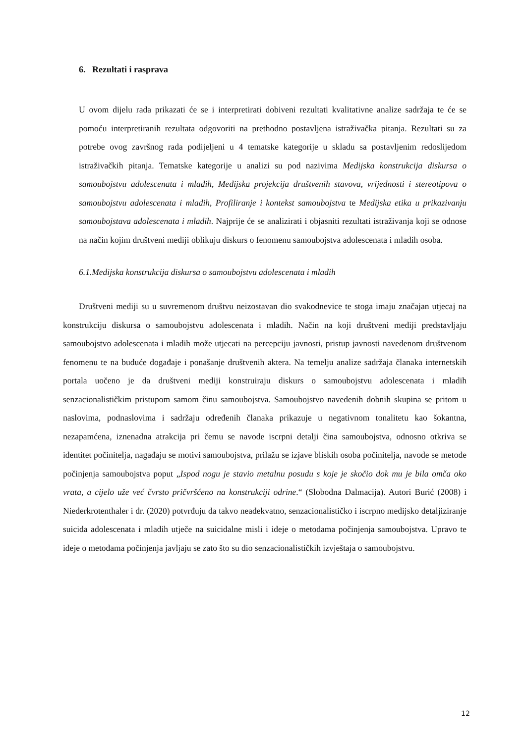6. Rezultati i rasprava
U ovom dijelu rada prikazati će se i interpretirati dobiveni rezultati kvalitativne analize sadržaja te će se pomoću interpretiranih rezultata odgovoriti na prethodno postavljena istraživačka pitanja. Rezultati su za potrebe ovog završnog rada podijeljeni u 4 tematske kategorije u skladu sa postavljenim redoslijedom istraživačkih pitanja. Tematske kategorije u analizi su pod nazivima Medijska konstrukcija diskursa o samoubojstvu adolescenata i mladih, Medijska projekcija društvenih stavova, vrijednosti i stereotipova o samoubojstvu adolescenata i mladih, Profiliranje i kontekst samoubojstva te Medijska etika u prikazivanju samoubojstava adolescenata i mladih. Najprije će se analizirati i objasniti rezultati istraživanja koji se odnose na način kojim društveni mediji oblikuju diskurs o fenomenu samoubojstva adolescenata i mladih osoba.
6.1.Medijska konstrukcija diskursa o samoubojstvu adolescenata i mladih
Društveni mediji su u suvremenom društvu neizostavan dio svakodnevice te stoga imaju značajan utjecaj na konstrukciju diskursa o samoubojstvu adolescenata i mladih. Način na koji društveni mediji predstavljaju samoubojstvo adolescenata i mladih može utjecati na percepciju javnosti, pristup javnosti navedenom društvenom fenomenu te na buduće događaje i ponašanje društvenih aktera. Na temelju analize sadržaja članaka internetskih portala uočeno je da društveni mediji konstruiraju diskurs o samoubojstvu adolescenata i mladih senzacionalističkim pristupom samom činu samoubojstva. Samoubojstvo navedenih dobnih skupina se pritom u naslovima, podnaslovima i sadržaju određenih članaka prikazuje u negativnom tonalitetu kao šokantna, nezapamćena, iznenadna atrakcija pri čemu se navode iscrpni detalji čina samoubojstva, odnosno otkriva se identitet počinitelja, nagađaju se motivi samoubojstva, prilažu se izjave bliskih osoba počinitelja, navode se metode počinjenja samoubojstva poput „Ispod nogu je stavio metalnu posudu s koje je skočio dok mu je bila omča oko vrata, a cijelo uže već čvrsto pričvršćeno na konstrukciji odrine.“ (Slobodna Dalmacija). Autori Burić (2008) i Niederkrotenthaler i dr. (2020) potvrđuju da takvo neadekvatno, senzacionalističko i iscrpno medijsko detaljiziranje suicida adolescenata i mladih utječe na suicidalne misli i ideje o metodama počinjenja samoubojstva. Upravo te ideje o metodama počinjenja javljaju se zato što su dio senzacionalističkih izvještaja o samoubojstvu.
12